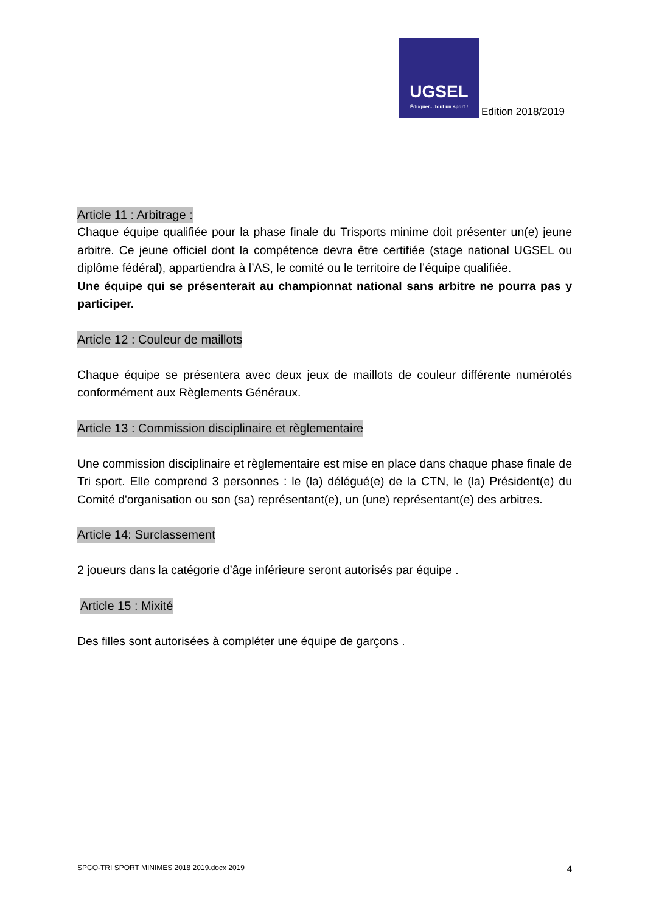UGSEL
Éduquer... tout un sport !
Edition 2018/2019
Article 11 : Arbitrage :
Chaque équipe qualifiée pour la phase finale du Trisports minime doit présenter un(e) jeune arbitre. Ce jeune officiel dont la compétence devra être certifiée (stage national UGSEL ou diplôme fédéral), appartiendra à l’AS, le comité ou le territoire de l’équipe qualifiée.
Une équipe qui se présenterait au championnat national sans arbitre ne pourra pas y participer.
Article 12 : Couleur de maillots
Chaque équipe se présentera avec deux jeux de maillots de couleur différente numérotés conformément aux Règlements Généraux.
Article 13 : Commission disciplinaire et règlementaire
Une commission disciplinaire et règlementaire est mise en place dans chaque phase finale de Tri sport. Elle comprend 3 personnes : le (la) délégué(e) de la CTN, le (la) Président(e) du Comité d'organisation ou son (sa) représentant(e), un (une) représentant(e) des arbitres.
Article 14: Surclassement
2 joueurs dans la catégorie d’âge inférieure seront autorisés par équipe .
Article 15 : Mixité
Des filles sont autorisées à compléter une équipe de garçons .
SPCO-TRI SPORT MINIMES 2018 2019.docx 2019 4